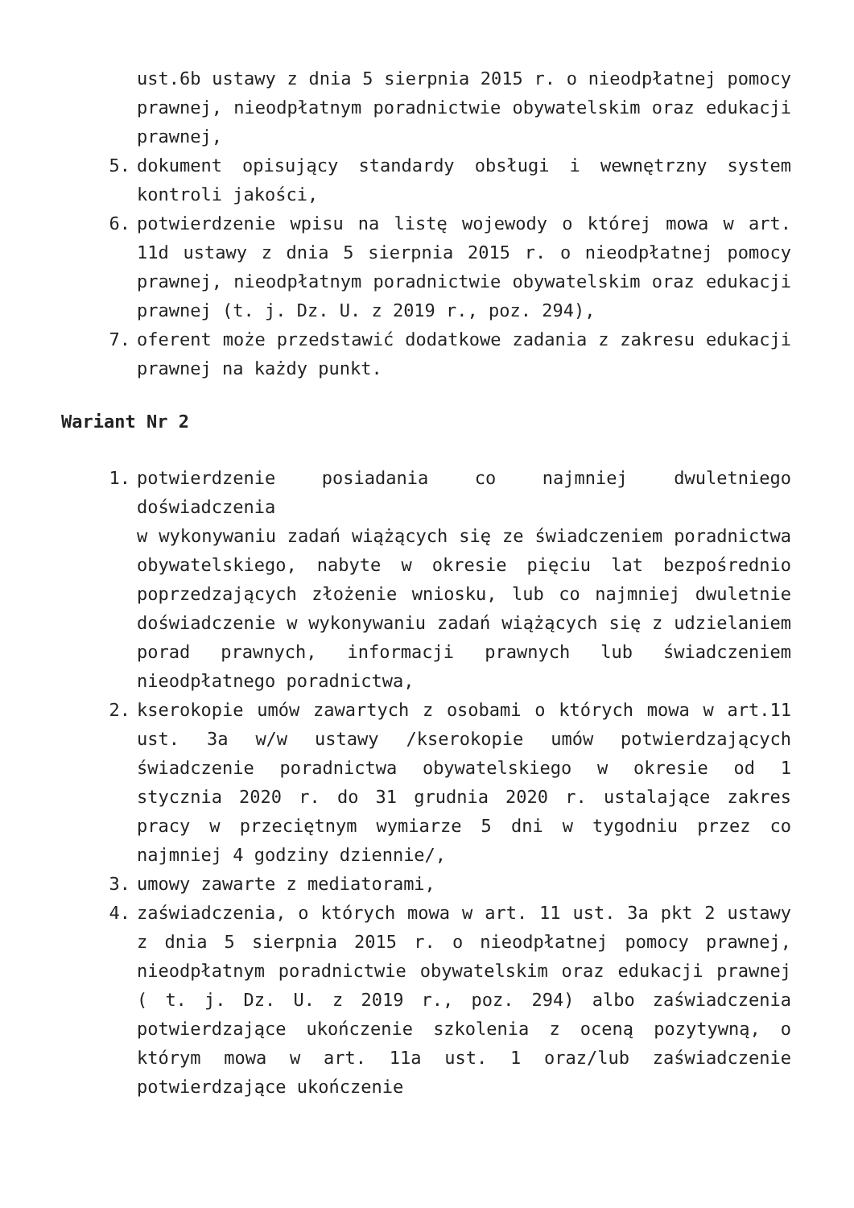ust.6b ustawy z dnia 5 sierpnia 2015 r. o nieodpłatnej pomocy prawnej, nieodpłatnym poradnictwie obywatelskim oraz edukacji prawnej,
5. dokument opisujący standardy obsługi i wewnętrzny system kontroli jakości,
6. potwierdzenie wpisu na listę wojewody o której mowa w art. 11d ustawy z dnia 5 sierpnia 2015 r. o nieodpłatnej pomocy prawnej, nieodpłatnym poradnictwie obywatelskim oraz edukacji prawnej (t. j. Dz. U. z 2019 r., poz. 294),
7. oferent może przedstawić dodatkowe zadania z zakresu edukacji prawnej na każdy punkt.
Wariant Nr 2
1. potwierdzenie posiadania co najmniej dwuletniego doświadczenia
w wykonywaniu zadań wiążących się ze świadczeniem poradnictwa obywatelskiego, nabyte w okresie pięciu lat bezpośrednio poprzedzających złożenie wniosku, lub co najmniej dwuletnie doświadczenie w wykonywaniu zadań wiążących się z udzielaniem porad prawnych, informacji prawnych lub świadczeniem nieodpłatnego poradnictwa,
2. kserokopie umów zawartych z osobami o których mowa w art.11 ust. 3a w/w ustawy /kserokopie umów potwierdzających świadczenie poradnictwa obywatelskiego w okresie od 1 stycznia 2020 r. do 31 grudnia 2020 r. ustalające zakres pracy w przeciętnym wymiarze 5 dni w tygodniu przez co najmniej 4 godziny dziennie/,
3. umowy zawarte z mediatorami,
4. zaświadczenia, o których mowa w art. 11 ust. 3a pkt 2 ustawy z dnia 5 sierpnia 2015 r. o nieodpłatnej pomocy prawnej, nieodpłatnym poradnictwie obywatelskim oraz edukacji prawnej ( t. j. Dz. U. z 2019 r., poz. 294) albo zaświadczenia potwierdzające ukończenie szkolenia z oceną pozytywną, o którym mowa w art. 11a ust. 1 oraz/lub zaświadczenie potwierdzające ukończenie